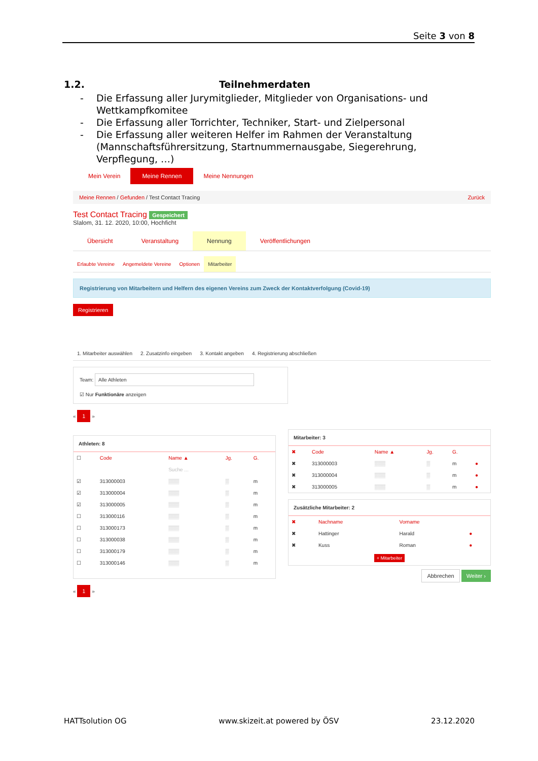Seite 3 von 8
1.2. Teilnehmerdaten
- Die Erfassung aller Jurymitglieder, Mitglieder von Organisations- und Wettkampfkomitee
- Die Erfassung aller Torrichter, Techniker, Start- und Zielpersonal
- Die Erfassung aller weiteren Helfer im Rahmen der Veranstaltung (Mannschaftsführersitzung, Startnummernausgabe, Siegerehrung, Verpflegung, …)
Mein Verein Meine Rennen Meine Nennungen
Meine Rennen / Gefunden / Test Contact Tracing Zurück
Test Contact Tracing Gespeichert
Slalom, 31. 12. 2020, 10:00, Hochficht
Übersicht Veranstaltung Nennung Veröffentlichungen
Erlaubte Vereine Angemeldete Vereine Optionen Mitarbeiter
Registrierung von Mitarbeitern und Helfern des eigenen Vereins zum Zweck der Kontaktverfolgung (Covid-19)
Registrieren
1. Mitarbeiter auswählen 2. Zusatzinfo eingeben 3. Kontakt angeben 4. Registrierung abschließen
Team: Alle Athleten
☑ Nur Funktionäre anzeigen
« 1 »
Athleten: 8
| ☐ | Code | Name ▲ | Jg. | G. |
| --- | --- | --- | --- | --- |
| | | Suche ... | | |
| ☑ | 313000003 | ▒▒▒ | ▒ | m |
| ☑ | 313000004 | ▒▒▒ | ▒ | m |
| ☑ | 313000005 | ▒▒▒ | ▒ | m |
| ☐ | 313000116 | ▒▒▒ | ▒ | m |
| ☐ | 313000173 | ▒▒▒ | ▒ | m |
| ☐ | 313000038 | ▒▒▒ | ▒ | m |
| ☐ | 313000179 | ▒▒▒ | ▒ | m |
| ☐ | 313000146 | ▒▒▒ | ▒ | m |
Mitarbeiter: 3
| ✖ | Code | Name ▲ | Jg. | G. | |
| --- | --- | --- | --- | --- | --- |
| ✖ | 313000003 | ▒▒▒ | ▒ | m | ● |
| ✖ | 313000004 | ▒▒▒ | ▒ | m | ● |
| ✖ | 313000005 | ▒▒▒ | ▒ | m | ● |
Zusätzliche Mitarbeiter: 2
| ✖ | Nachname | Vorname | |
| --- | --- | --- | --- |
| ✖ | Hattinger | Harald | ● |
| ✖ | Kuss | Roman | ● |
+ Mitarbeiter
Abbrechen Weiter ›
« 1 »
HATTsolution OG www.skizeit.at powered by ÖSV 23.12.2020